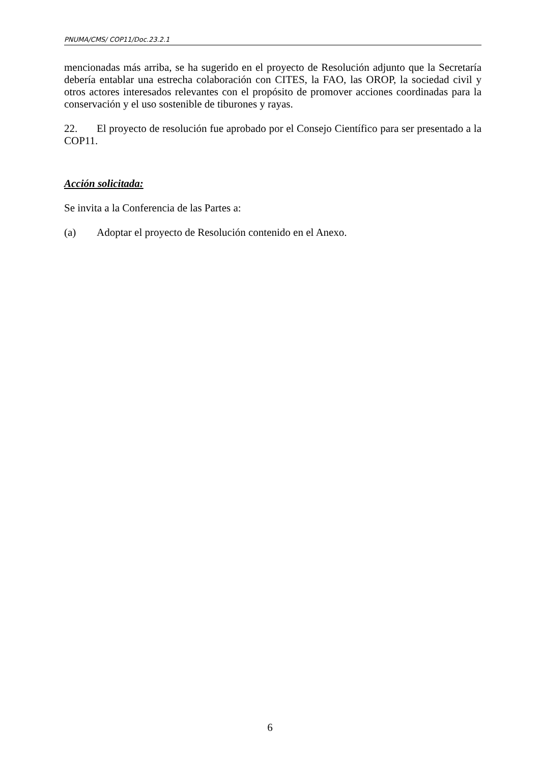PNUMA/CMS/ COP11/Doc.23.2.1
mencionadas más arriba, se ha sugerido en el proyecto de Resolución adjunto que la Secretaría debería entablar una estrecha colaboración con CITES, la FAO, las OROP, la sociedad civil y otros actores interesados relevantes con el propósito de promover acciones coordinadas para la conservación y el uso sostenible de tiburones y rayas.
22. El proyecto de resolución fue aprobado por el Consejo Científico para ser presentado a la COP11.
Acción solicitada:
Se invita a la Conferencia de las Partes a:
(a) Adoptar el proyecto de Resolución contenido en el Anexo.
6